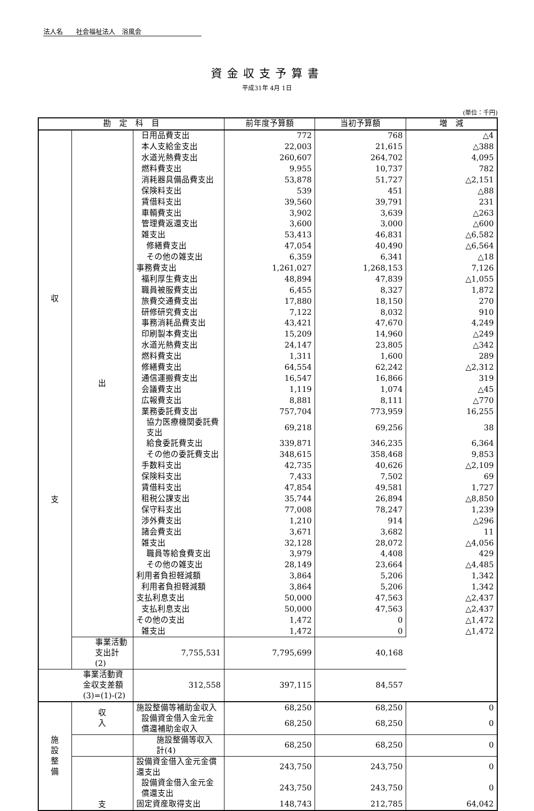法人名　　社会福祉法人　浴風会
資金収支予算書
平成31年 4月 1日
(単位：千円)
| 勘 定 科 目 | | | 前年度予算額 | 当初予算額 | 増 減 |
| --- | --- | --- | --- | --- | --- |
| 収 支 | 出 | 日用品費支出 | 772 | 768 | △4 |
| | | 本人支給金支出 | 22,003 | 21,615 | △388 |
| | | 水道光熱費支出 | 260,607 | 264,702 | 4,095 |
| | | 燃料費支出 | 9,955 | 10,737 | 782 |
| | | 消耗器具備品費支出 | 53,878 | 51,727 | △2,151 |
| | | 保険料支出 | 539 | 451 | △88 |
| | | 賃借料支出 | 39,560 | 39,791 | 231 |
| | | 車輌費支出 | 3,902 | 3,639 | △263 |
| | | 管理費返還支出 | 3,600 | 3,000 | △600 |
| | | 雑支出 | 53,413 | 46,831 | △6,582 |
| | | 修繕費支出 | 47,054 | 40,490 | △6,564 |
| | | その他の雑支出 | 6,359 | 6,341 | △18 |
| | | 事務費支出 | 1,261,027 | 1,268,153 | 7,126 |
| | | 福利厚生費支出 | 48,894 | 47,839 | △1,055 |
| | | 職員被服費支出 | 6,455 | 8,327 | 1,872 |
| | | 旅費交通費支出 | 17,880 | 18,150 | 270 |
| | | 研修研究費支出 | 7,122 | 8,032 | 910 |
| | | 事務消耗品費支出 | 43,421 | 47,670 | 4,249 |
| | | 印刷製本費支出 | 15,209 | 14,960 | △249 |
| | | 水道光熱費支出 | 24,147 | 23,805 | △342 |
| | | 燃料費支出 | 1,311 | 1,600 | 289 |
| | | 修繕費支出 | 64,554 | 62,242 | △2,312 |
| | | 通信運搬費支出 | 16,547 | 16,866 | 319 |
| | | 会議費支出 | 1,119 | 1,074 | △45 |
| | | 広報費支出 | 8,881 | 8,111 | △770 |
| | | 業務委託費支出 | 757,704 | 773,959 | 16,255 |
| | | 協力医療機関委託費支出 | 69,218 | 69,256 | 38 |
| | | 給食委託費支出 | 339,871 | 346,235 | 6,364 |
| | | その他の委託費支出 | 348,615 | 358,468 | 9,853 |
| | | 手数料支出 | 42,735 | 40,626 | △2,109 |
| | | 保険料支出 | 7,433 | 7,502 | 69 |
| | | 賃借料支出 | 47,854 | 49,581 | 1,727 |
| | | 租税公課支出 | 35,744 | 26,894 | △8,850 |
| | | 保守料支出 | 77,008 | 78,247 | 1,239 |
| | | 渉外費支出 | 1,210 | 914 | △296 |
| | | 諸会費支出 | 3,671 | 3,682 | 11 |
| | | 雑支出 | 32,128 | 28,072 | △4,056 |
| | | 職員等給食費支出 | 3,979 | 4,408 | 429 |
| | | その他の雑支出 | 28,149 | 23,664 | △4,485 |
| | | 利用者負担軽減額 | 3,864 | 5,206 | 1,342 |
| | | 利用者負担軽減額 | 3,864 | 5,206 | 1,342 |
| | | 支払利息支出 | 50,000 | 47,563 | △2,437 |
| | | 支払利息支出 | 50,000 | 47,563 | △2,437 |
| | | その他の支出 | 1,472 | 0 | △1,472 |
| | | 雑支出 | 1,472 | 0 | △1,472 |
| | 事業活動支出計(2) | 7,755,531 | 7,795,699 | 40,168 | |
| 事業活動資金収支差額(3)=(1)-(2) | | 312,558 | 397,115 | 84,557 | |
| 施 設 整 備 | 収 入 | 施設整備等補助金収入 | 68,250 | 68,250 | 0 |
| | | 設備資金借入金元金償還補助金収入 | 68,250 | 68,250 | 0 |
| | | 施設整備等収入計(4) | 68,250 | 68,250 | 0 |
| | 支 | 設備資金借入金元金償還支出 | 243,750 | 243,750 | 0 |
| | | 設備資金借入金元金償還支出 | 243,750 | 243,750 | 0 |
| | | 固定資産取得支出 | 148,743 | 212,785 | 64,042 |